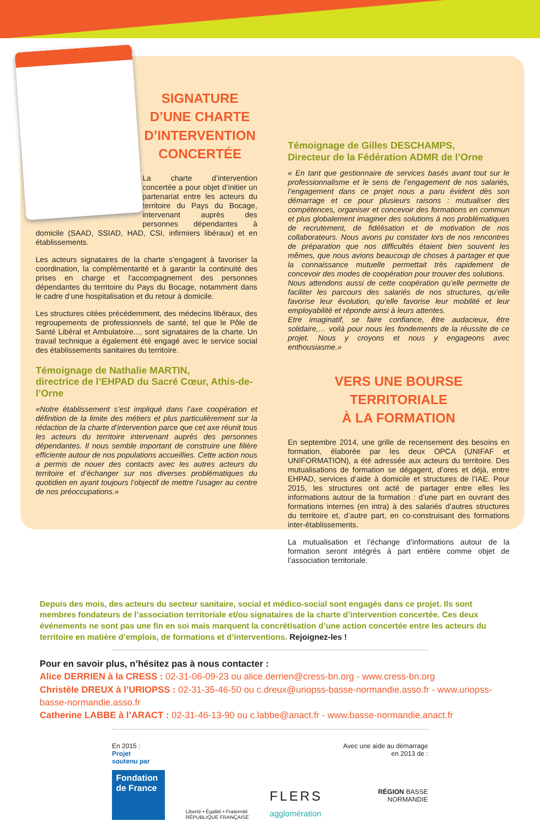SIGNATURE D’UNE CHARTE D’INTERVENTION CONCERTÉE
La charte d’intervention concertée a pour objet d’initier un partenariat entre les acteurs du territoire du Pays du Bocage, intervenant auprès des personnes dépendantes à domicile (SAAD, SSIAD, HAD, CSI, infirmiers libéraux) et en établissements.
Les acteurs signataires de la charte s’engagent à favoriser la coordination, la complémentarité et à garantir la continuité des prises en charge et l’accompagnement des personnes dépendantes du territoire du Pays du Bocage, notamment dans le cadre d’une hospitalisation et du retour à domicile.
Les structures citées précédemment, des médecins libéraux, des regroupements de professionnels de santé, tel que le Pôle de Santé Libéral et Ambulatoire..., sont signataires de la charte. Un travail technique a également été engagé avec le service social des établissements sanitaires du territoire.
Témoignage de Nathalie MARTIN,
directrice de l’EHPAD du Sacré Cœur, Athis-de-l’Orne
«Notre établissement s’est impliqué dans l’axe coopération et définition de la limite des métiers et plus particulièrement sur la rédaction de la charte d’intervention parce que cet axe réunit tous les acteurs du territoire intervenant auprès des personnes dépendantes. Il nous semble important de construire une filière efficiente autour de nos populations accueillies. Cette action nous a permis de nouer des contacts avec les autres acteurs du territoire et d’échanger sur nos diverses problématiques du quotidien en ayant toujours l’objectif de mettre l’usager au centre de nos préoccupations.»
Témoignage de Gilles DESCHAMPS,
Directeur de la Fédération ADMR de l’Orne
« En tant que gestionnaire de services basés avant tout sur le professionnalisme et le sens de l’engagement de nos salariés, l’engagement dans ce projet nous a paru évident dès son démarrage et ce pour plusieurs raisons : mutualiser des compétences, organiser et concevoir des formations en commun et plus globalement imaginer des solutions à nos problématiques de recrutement, de fidélisation et de motivation de nos collaborateurs. Nous avons pu constater lors de nos rencontres de préparation que nos difficultés étaient bien souvent les mêmes, que nous avions beaucoup de choses à partager et que la connaissance mutuelle permettait très rapidement de concevoir des modes de coopération pour trouver des solutions.
Nous attendons aussi de cette coopération qu’elle permette de faciliter les parcours des salariés de nos structures, qu’elle favorise leur évolution, qu’elle favorise leur mobilité et leur employabilité et réponde ainsi à leurs attentes.
Etre imaginatif, se faire confiance, être audacieux, être solidaire,… voilà pour nous les fondements de la réussite de ce projet. Nous y croyons et nous y engageons avec enthousiasme.»
VERS UNE BOURSE TERRITORIALE
À LA FORMATION
En septembre 2014, une grille de recensement des besoins en formation, élaborée par les deux OPCA (UNIFAF et UNIFORMATION), a été adressée aux acteurs du territoire. Des mutualisations de formation se dégagent, d’ores et déjà, entre EHPAD, services d’aide à domicile et structures de l’IAE. Pour 2015, les structures ont acté de partager entre elles les informations autour de la formation : d’une part en ouvrant des formations internes (en intra) à des salariés d’autres structures du territoire et, d’autre part, en co-construisant des formations inter-établissements.
La mutualisation et l’échange d’informations autour de la formation seront intégrés à part entière comme objet de l’association territoriale.
Depuis des mois, des acteurs du secteur sanitaire, social et médico-social sont engagés dans ce projet. Ils sont membres fondateurs de l’association territoriale et/ou signataires de la charte d’intervention concertée. Ces deux événements ne sont pas une fin en soi mais marquent la concrétisation d’une action concertée entre les acteurs du territoire en matière d’emplois, de formations et d’interventions. Rejoignez-les !
Pour en savoir plus, n’hésitez pas à nous contacter :
Alice DERRIEN à la CRESS : 02-31-06-09-23 ou alice.derrien@cress-bn.org - www.cress-bn.org
Christèle DREUX à l’URIOPSS : 02-31-35-46-50 ou c.dreux@uriopss-basse-normandie.asso.fr - www.uriopss-basse-normandie.asso.fr
Catherine LABBE à l’ARACT : 02-31-46-13-90 ou c.labbe@anact.fr - www.basse-normandie.anact.fr
En 2015 :
Projet
soutenu par
Fondation de France
Liberté • Égalité • Fraternité
RÉPUBLIQUE FRANÇAISE
FLERS
agglomération
Avec une aide au démarrage
en 2013 de :
RÉGION BASSE
NORMANDIE